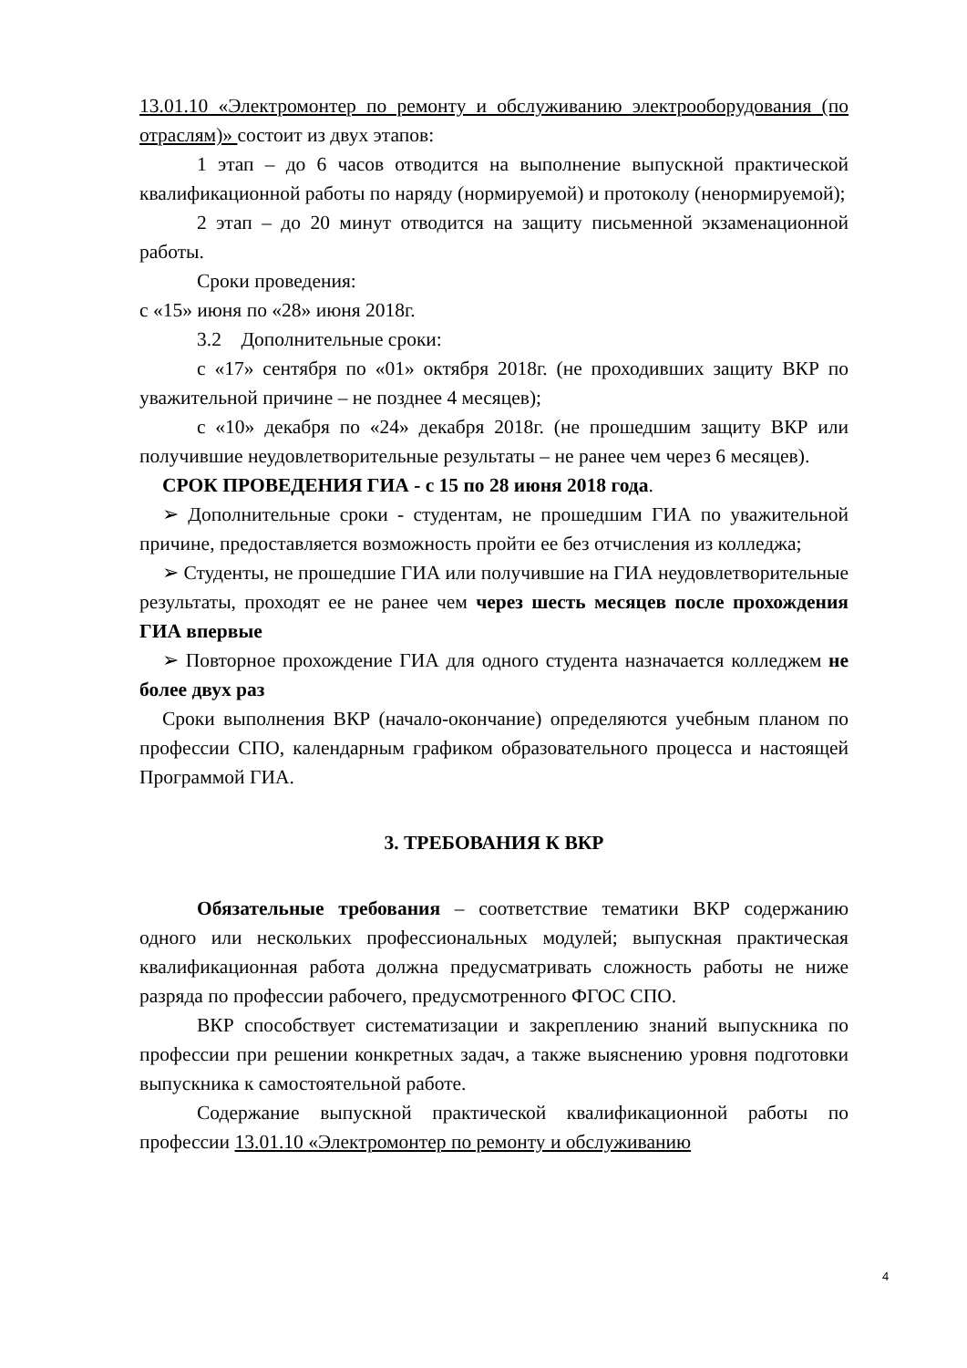13.01.10 «Электромонтер по ремонту и обслуживанию электрооборудования (по отраслям)» состоит из двух этапов:
1 этап – до 6 часов отводится на выполнение выпускной практической квалификационной работы по наряду (нормируемой) и протоколу (ненормируемой);
2 этап – до 20 минут отводится на защиту письменной экзаменационной работы.
Сроки проведения:
с «15» июня по «28» июня 2018г.
3.2 Дополнительные сроки:
с «17» сентября по «01» октября 2018г. (не проходивших защиту ВКР по уважительной причине – не позднее 4 месяцев);
с «10» декабря по «24» декабря 2018г. (не прошедшим защиту ВКР или получившие неудовлетворительные результаты – не ранее чем через 6 месяцев).
СРОК ПРОВЕДЕНИЯ ГИА - с 15 по 28 июня 2018 года.
➢ Дополнительные сроки - студентам, не прошедшим ГИА по уважительной причине, предоставляется возможность пройти ее без отчисления из колледжа;
➢ Студенты, не прошедшие ГИА или получившие на ГИА неудовлетворительные результаты, проходят ее не ранее чем через шесть месяцев после прохождения ГИА впервые
➢ Повторное прохождение ГИА для одного студента назначается колледжем не более двух раз
Сроки выполнения ВКР (начало-окончание) определяются учебным планом по профессии СПО, календарным графиком образовательного процесса и настоящей Программой ГИА.
3. ТРЕБОВАНИЯ К ВКР
Обязательные требования – соответствие тематики ВКР содержанию одного или нескольких профессиональных модулей; выпускная практическая квалификационная работа должна предусматривать сложность работы не ниже разряда по профессии рабочего, предусмотренного ФГОС СПО.
ВКР способствует систематизации и закреплению знаний выпускника по профессии при решении конкретных задач, а также выяснению уровня подготовки выпускника к самостоятельной работе.
Содержание выпускной практической квалификационной работы по профессии 13.01.10 «Электромонтер по ремонту и обслуживанию
4